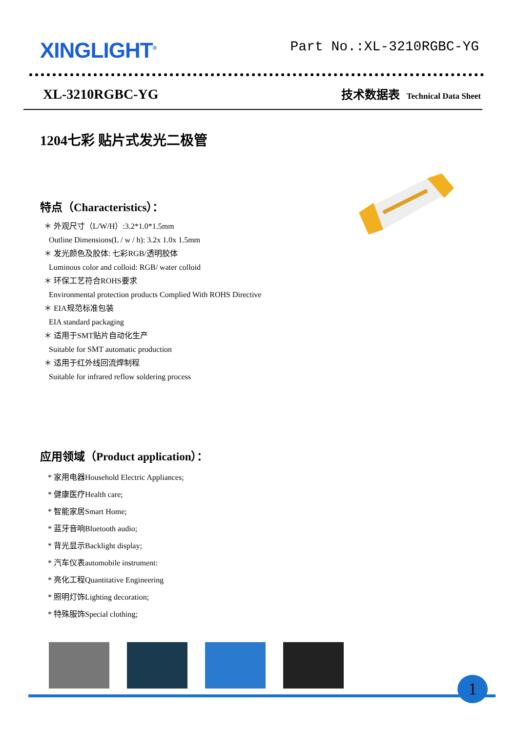XINGLIGHT<sup>®</sup>
Part No.:XL-3210RGBC-YG
XL-3210RGBC-YG
技术数据表 Technical Data Sheet
1204七彩 贴片式发光二极管
特点（Characteristics）：
＊ 外观尺寸（L/W/H）:3.2*1.0*1.5mm
Outline Dimensions(L / w / h): 3.2x 1.0x 1.5mm
＊ 发光颜色及胶体: 七彩RGB/透明胶体
Luminous color and colloid: RGB/ water colloid
＊ 环保工艺符合ROHS要求
Environmental protection products Complied With ROHS Directive
＊ EIA规范标准包装
EIA standard packaging
＊ 适用于SMT贴片自动化生产
Suitable for SMT automatic production
＊ 适用于红外线回流焊制程
Suitable for infrared reflow soldering process
应用领域（Product application）：
* 家用电器Household Electric Appliances;
* 健康医疗Health care;
* 智能家居Smart Home;
* 蓝牙音响Bluetooth audio;
* 背光显示Backlight display;
* 汽车仪表automobile instrument:
* 亮化工程Quantitative Engineering
* 照明灯饰Lighting decoration;
* 特殊服饰Special clothing;
1